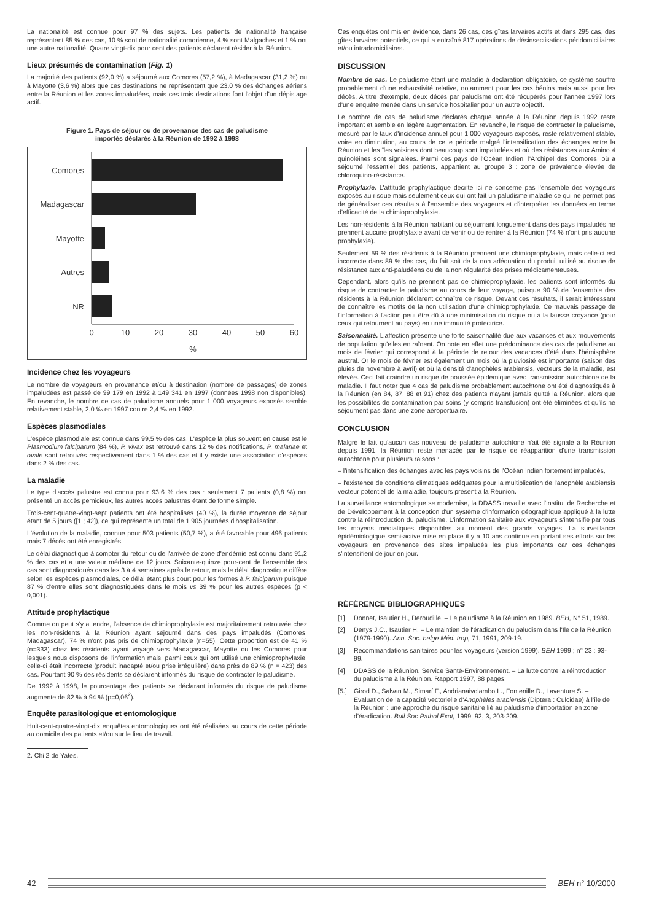La nationalité est connue pour 97 % des sujets. Les patients de nationalité française représentent 85 % des cas, 10 % sont de nationalité comorienne, 4 % sont Malgaches et 1 % ont une autre nationalité. Quatre vingt-dix pour cent des patients déclarent résider à la Réunion.
Lieux présumés de contamination (Fig. 1)
La majorité des patients (92,0 %) a séjourné aux Comores (57,2 %), à Madagascar (31,2 %) ou à Mayotte (3,6 %) alors que ces destinations ne représentent que 23,0 % des échanges aériens entre la Réunion et les zones impaludées, mais ces trois destinations font l'objet d'un dépistage actif.
Figure 1. Pays de séjour ou de provenance des cas de paludisme
importés déclarés à la Réunion de 1992 à 1998
Comores
Madagascar
Mayotte
Autres
NR
0
10
20
30
40
50
60
%
Incidence chez les voyageurs
Le nombre de voyageurs en provenance et/ou à destination (nombre de passages) de zones impaludées est passé de 99 179 en 1992 à 149 341 en 1997 (données 1998 non disponibles). En revanche, le nombre de cas de paludisme annuels pour 1 000 voyageurs exposés semble relativement stable, 2,0 ‰ en 1997 contre 2,4 ‰ en 1992.
Espèces plasmodiales
L'espèce plasmodiale est connue dans 99,5 % des cas. L'espèce la plus souvent en cause est le Plasmodium falciparum (84 %), P. vivax est retrouvé dans 12 % des notifications, P. malariae et ovale sont retrouvés respectivement dans 1 % des cas et il y existe une association d'espèces dans 2 % des cas.
La maladie
Le type d'accès palustre est connu pour 93,6 % des cas : seulement 7 patients (0,8 %) ont présenté un accès pernicieux, les autres accès palustres étant de forme simple.
Trois-cent-quatre-vingt-sept patients ont été hospitalisés (40 %), la durée moyenne de séjour étant de 5 jours ([1 ; 42]), ce qui représente un total de 1 905 journées d'hospitalisation.
L'évolution de la maladie, connue pour 503 patients (50,7 %), a été favorable pour 496 patients mais 7 décès ont été enregistrés.
Le délai diagnostique à compter du retour ou de l'arrivée de zone d'endémie est connu dans 91,2 % des cas et a une valeur médiane de 12 jours. Soixante-quinze pour-cent de l'ensemble des cas sont diagnostiqués dans les 3 à 4 semaines après le retour, mais le délai diagnostique diffère selon les espèces plasmodiales, ce délai étant plus court pour les formes à P. falciparum puisque 87 % d'entre elles sont diagnostiquées dans le mois vs 39 % pour les autres espèces (p < 0,001).
Attitude prophylactique
Comme on peut s'y attendre, l'absence de chimioprophylaxie est majoritairement retrouvée chez les non-résidents à la Réunion ayant séjourné dans des pays impaludés (Comores, Madagascar), 74 % n'ont pas pris de chimioprophylaxie (n=55). Cette proportion est de 41 % (n=333) chez les résidents ayant voyagé vers Madagascar, Mayotte ou les Comores pour lesquels nous disposons de l'information mais, parmi ceux qui ont utilisé une chimioprophylaxie, celle-ci était incorrecte (produit inadapté et/ou prise irrégulière) dans près de 89 % (n = 423) des cas. Pourtant 90 % des résidents se déclarent informés du risque de contracter le paludisme.
De 1992 à 1998, le pourcentage des patients se déclarant informés du risque de paludisme augmente de 82 % à 94 % (p=0,06<sup>2</sup>).
Enquête parasitologique et entomologique
Huit-cent-quatre-vingt-dix enquêtes entomologiques ont été réalisées au cours de cette période au domicile des patients et/ou sur le lieu de travail.
2. Chi 2 de Yates.
Ces enquêtes ont mis en évidence, dans 26 cas, des gîtes larvaires actifs et dans 295 cas, des gîtes larvaires potentiels, ce qui a entraîné 817 opérations de désinsectisations péridomiciliaires et/ou intradomiciliaires.
DISCUSSION
Nombre de cas. Le paludisme étant une maladie à déclaration obligatoire, ce système souffre probablement d'une exhaustivité relative, notamment pour les cas bénins mais aussi pour les décès. A titre d'exemple, deux décès par paludisme ont été récupérés pour l'année 1997 lors d'une enquête menée dans un service hospitalier pour un autre objectif.
Le nombre de cas de paludisme déclarés chaque année à la Réunion depuis 1992 reste important et semble en légère augmentation. En revanche, le risque de contracter le paludisme, mesuré par le taux d'incidence annuel pour 1 000 voyageurs exposés, reste relativement stable, voire en diminution, au cours de cette période malgré l'intensification des échanges entre la Réunion et les îles voisines dont beaucoup sont impaludées et où des résistances aux Amino 4 quinoléines sont signalées. Parmi ces pays de l'Océan Indien, l'Archipel des Comores, où a séjourné l'essentiel des patients, appartient au groupe 3 : zone de prévalence élevée de chloroquino-résistance.
Prophylaxie. L'attitude prophylactique décrite ici ne concerne pas l'ensemble des voyageurs exposés au risque mais seulement ceux qui ont fait un paludisme maladie ce qui ne permet pas de généraliser ces résultats à l'ensemble des voyageurs et d'interpréter les données en terme d'efficacité de la chimioprophylaxie.
Les non-résidents à la Réunion habitant ou séjournant longuement dans des pays impaludés ne prennent aucune prophylaxie avant de venir ou de rentrer à la Réunion (74 % n'ont pris aucune prophylaxie).
Seulement 59 % des résidents à la Réunion prennent une chimioprophylaxie, mais celle-ci est incorrecte dans 89 % des cas, du fait soit de la non adéquation du produit utilisé au risque de résistance aux anti-paludéens ou de la non régularité des prises médicamenteuses.
Cependant, alors qu'ils ne prennent pas de chimioprophylaxie, les patients sont informés du risque de contracter le paludisme au cours de leur voyage, puisque 90 % de l'ensemble des résidents à la Réunion déclarent connaître ce risque. Devant ces résultats, il serait intéressant de connaître les motifs de la non utilisation d'une chimioprophylaxie. Ce mauvais passage de l'information à l'action peut être dû à une minimisation du risque ou à la fausse croyance (pour ceux qui retournent au pays) en une immunité protectrice.
Saisonnalité. L'affection présente une forte saisonnalité due aux vacances et aux mouvements de population qu'elles entraînent. On note en effet une prédominance des cas de paludisme au mois de février qui correspond à la période de retour des vacances d'été dans l'hémisphère austral. Or le mois de février est également un mois où la pluviosité est importante (saison des pluies de novembre à avril) et où la densité d'anophèles arabiensis, vecteurs de la maladie, est élevée. Ceci fait craindre un risque de poussée épidémique avec transmission autochtone de la maladie. Il faut noter que 4 cas de paludisme probablement autochtone ont été diagnostiqués à la Réunion (en 84, 87, 88 et 91) chez des patients n'ayant jamais quitté la Réunion, alors que les possibilités de contamination par soins (y compris transfusion) ont été éliminées et qu'ils ne séjournent pas dans une zone aéroportuaire.
CONCLUSION
Malgré le fait qu'aucun cas nouveau de paludisme autochtone n'ait été signalé à la Réunion depuis 1991, la Réunion reste menacée par le risque de réapparition d'une transmission autochtone pour plusieurs raisons :
– l'intensification des échanges avec les pays voisins de l'Océan Indien fortement impaludés,
– l'existence de conditions climatiques adéquates pour la multiplication de l'anophèle arabiensis vecteur potentiel de la maladie, toujours présent à la Réunion.
La surveillance entomologique se modernise, la DDASS travaille avec l'Institut de Recherche et de Développement à la conception d'un système d'information géographique appliqué à la lutte contre la réintroduction du paludisme. L'information sanitaire aux voyageurs s'intensifie par tous les moyens médiatiques disponibles au moment des grands voyages. La surveillance épidémiologique semi-active mise en place il y a 10 ans continue en portant ses efforts sur les voyageurs en provenance des sites impaludés les plus importants car ces échanges s'intensifient de jour en jour.
RÉFÉRENCE BIBLIOGRAPHIQUES
[1] Donnet, Isautier H., Deroudille. – Le paludisme à la Réunion en 1989. BEH, N° 51, 1989.
[2] Denys J.C., Isautier H. – Le maintien de l'éradication du paludism dans l'Ile de la Réunion (1979-1990). Ann. Soc. belge Méd. trop, 71, 1991, 209-19.
[3] Recommandations sanitaires pour les voyageurs (version 1999). BEH 1999 ; n° 23 : 93-99.
[4] DDASS de la Réunion, Service Santé-Environnement. – La lutte contre la réintroduction du paludisme à la Réunion. Rapport 1997, 88 pages.
[5.] Girod D., Salvan M., Simarf F., Andrianaivolambo L., Fontenille D., Laventure S. – Evaluation de la capacité vectorielle d'Anophèles arabiensis (Diptera : Culcidae) à l'île de la Réunion : une approche du risque sanitaire lié au paludisme d'importation en zone d'éradication. Bull Soc Pathol Exot, 1999, 92, 3, 203-209.
42 BEH n° 10/2000